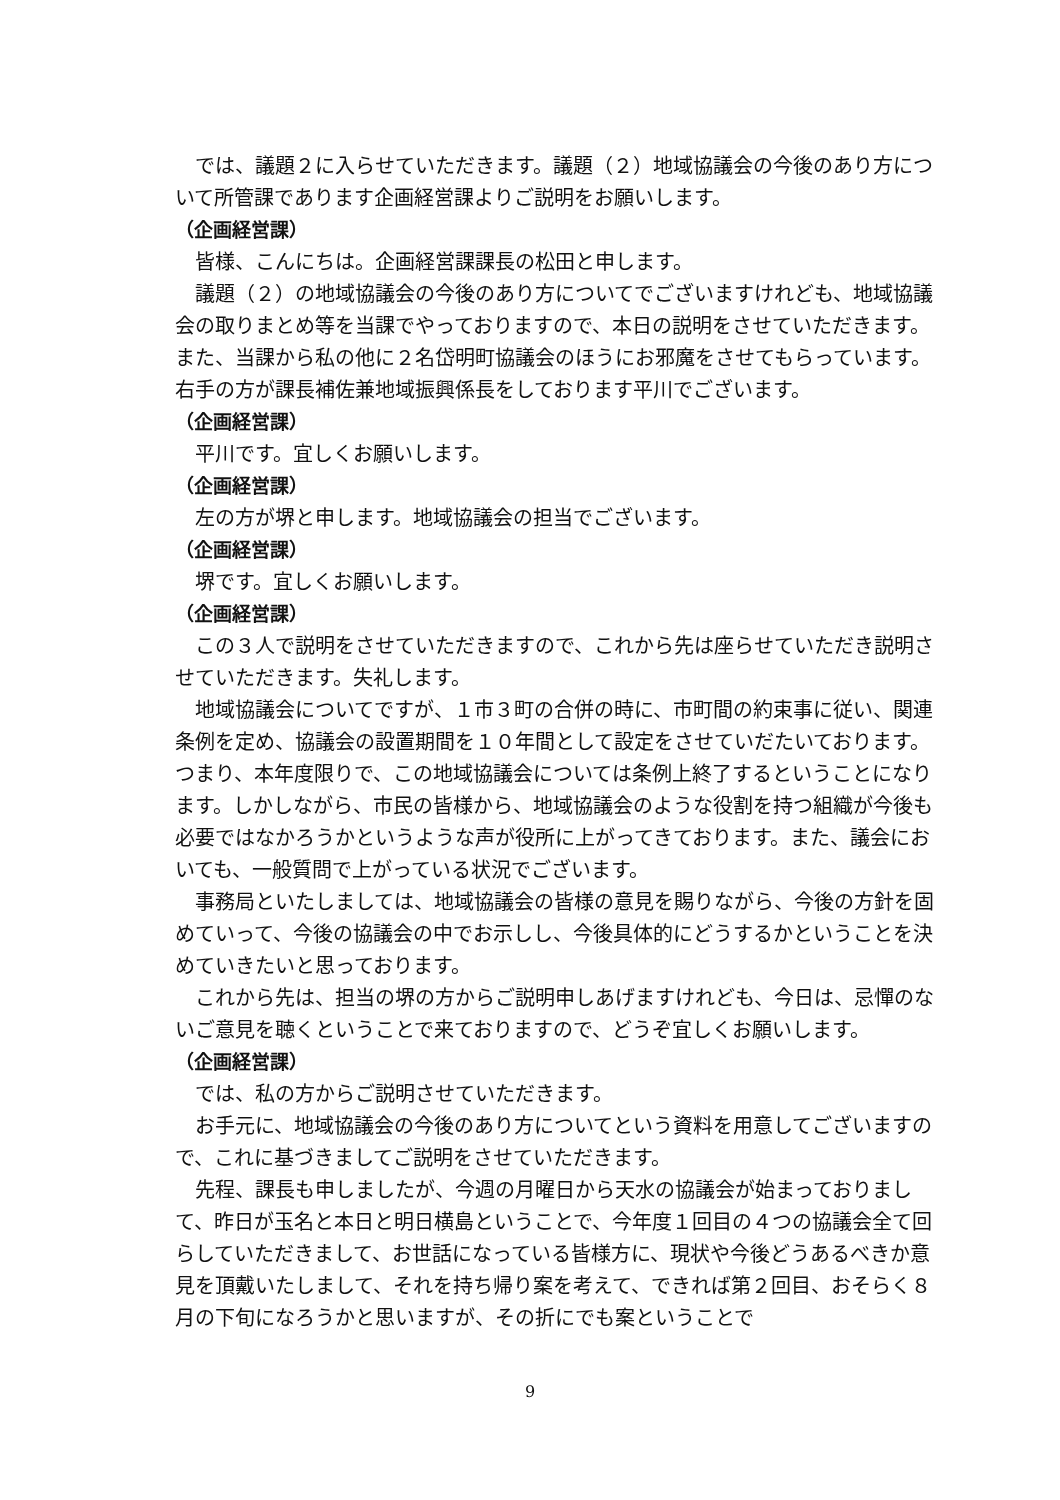では、議題２に入らせていただきます。議題（２）地域協議会の今後のあり方について所管課であります企画経営課よりご説明をお願いします。
（企画経営課）
皆様、こんにちは。企画経営課課長の松田と申します。
議題（２）の地域協議会の今後のあり方についてでございますけれども、地域協議会の取りまとめ等を当課でやっておりますので、本日の説明をさせていただきます。また、当課から私の他に２名岱明町協議会のほうにお邪魔をさせてもらっています。右手の方が課長補佐兼地域振興係長をしております平川でございます。
（企画経営課）
平川です。宜しくお願いします。
（企画経営課）
左の方が堺と申します。地域協議会の担当でございます。
（企画経営課）
堺です。宜しくお願いします。
（企画経営課）
この３人で説明をさせていただきますので、これから先は座らせていただき説明させていただきます。失礼します。
地域協議会についてですが、１市３町の合併の時に、市町間の約束事に従い、関連条例を定め、協議会の設置期間を１０年間として設定をさせていだたいております。つまり、本年度限りで、この地域協議会については条例上終了するということになります。しかしながら、市民の皆様から、地域協議会のような役割を持つ組織が今後も必要ではなかろうかというような声が役所に上がってきております。また、議会においても、一般質問で上がっている状況でございます。
事務局といたしましては、地域協議会の皆様の意見を賜りながら、今後の方針を固めていって、今後の協議会の中でお示しし、今後具体的にどうするかということを決めていきたいと思っております。
これから先は、担当の堺の方からご説明申しあげますけれども、今日は、忌憚のないご意見を聴くということで来ておりますので、どうぞ宜しくお願いします。
（企画経営課）
では、私の方からご説明させていただきます。
お手元に、地域協議会の今後のあり方についてという資料を用意してございますので、これに基づきましてご説明をさせていただきます。
先程、課長も申しましたが、今週の月曜日から天水の協議会が始まっておりまして、昨日が玉名と本日と明日横島ということで、今年度１回目の４つの協議会全て回らしていただきまして、お世話になっている皆様方に、現状や今後どうあるべきか意見を頂戴いたしまして、それを持ち帰り案を考えて、できれば第２回目、おそらく８月の下旬になろうかと思いますが、その折にでも案ということで
9